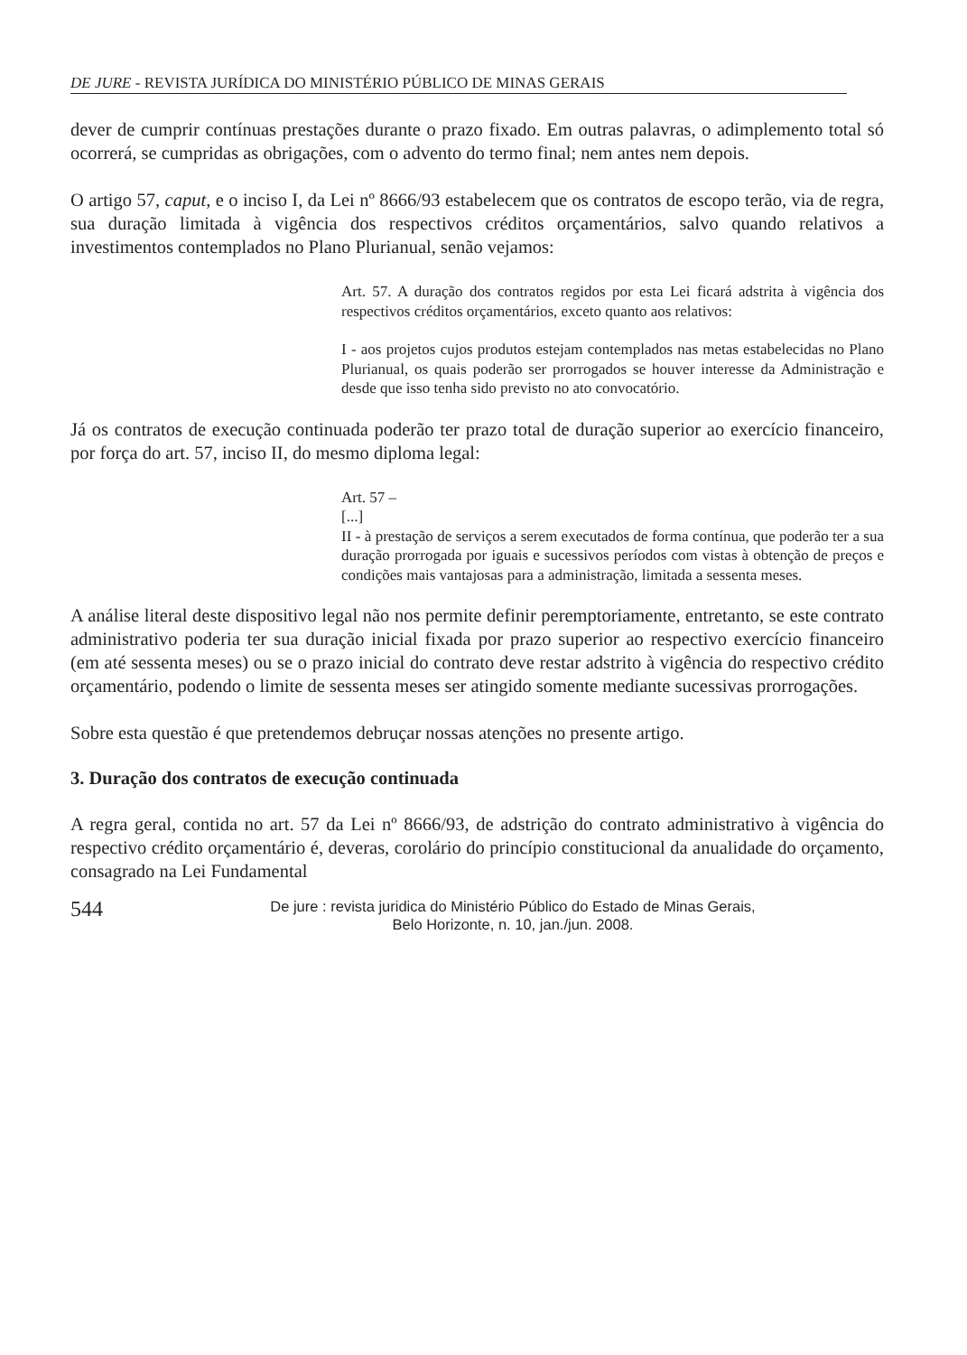DE JURE - REVISTA JURÍDICA DO MINISTÉRIO PÚBLICO DE MINAS GERAIS
dever de cumprir contínuas prestações durante o prazo fixado. Em outras palavras, o adimplemento total só ocorrerá, se cumpridas as obrigações, com o advento do termo final; nem antes nem depois.
O artigo 57, caput, e o inciso I, da Lei nº 8666/93 estabelecem que os contratos de escopo terão, via de regra, sua duração limitada à vigência dos respectivos créditos orçamentários, salvo quando relativos a investimentos contemplados no Plano Plurianual, senão vejamos:
Art. 57. A duração dos contratos regidos por esta Lei ficará adstrita à vigência dos respectivos créditos orçamentários, exceto quanto aos relativos:
I - aos projetos cujos produtos estejam contemplados nas metas estabelecidas no Plano Plurianual, os quais poderão ser prorrogados se houver interesse da Administração e desde que isso tenha sido previsto no ato convocatório.
Já os contratos de execução continuada poderão ter prazo total de duração superior ao exercício financeiro, por força do art. 57, inciso II, do mesmo diploma legal:
Art. 57 –
[...]
II - à prestação de serviços a serem executados de forma contínua, que poderão ter a sua duração prorrogada por iguais e sucessivos períodos com vistas à obtenção de preços e condições mais vantajosas para a administração, limitada a sessenta meses.
A análise literal deste dispositivo legal não nos permite definir peremptoriamente, entretanto, se este contrato administrativo poderia ter sua duração inicial fixada por prazo superior ao respectivo exercício financeiro (em até sessenta meses) ou se o prazo inicial do contrato deve restar adstrito à vigência do respectivo crédito orçamentário, podendo o limite de sessenta meses ser atingido somente mediante sucessivas prorrogações.
Sobre esta questão é que pretendemos debruçar nossas atenções no presente artigo.
3. Duração dos contratos de execução continuada
A regra geral, contida no art. 57 da Lei nº 8666/93, de adstrição do contrato administrativo à vigência do respectivo crédito orçamentário é, deveras, corolário do princípio constitucional da anualidade do orçamento, consagrado na Lei Fundamental
544
De jure : revista juridica do Ministério Público do Estado de Minas Gerais,
Belo Horizonte, n. 10, jan./jun. 2008.